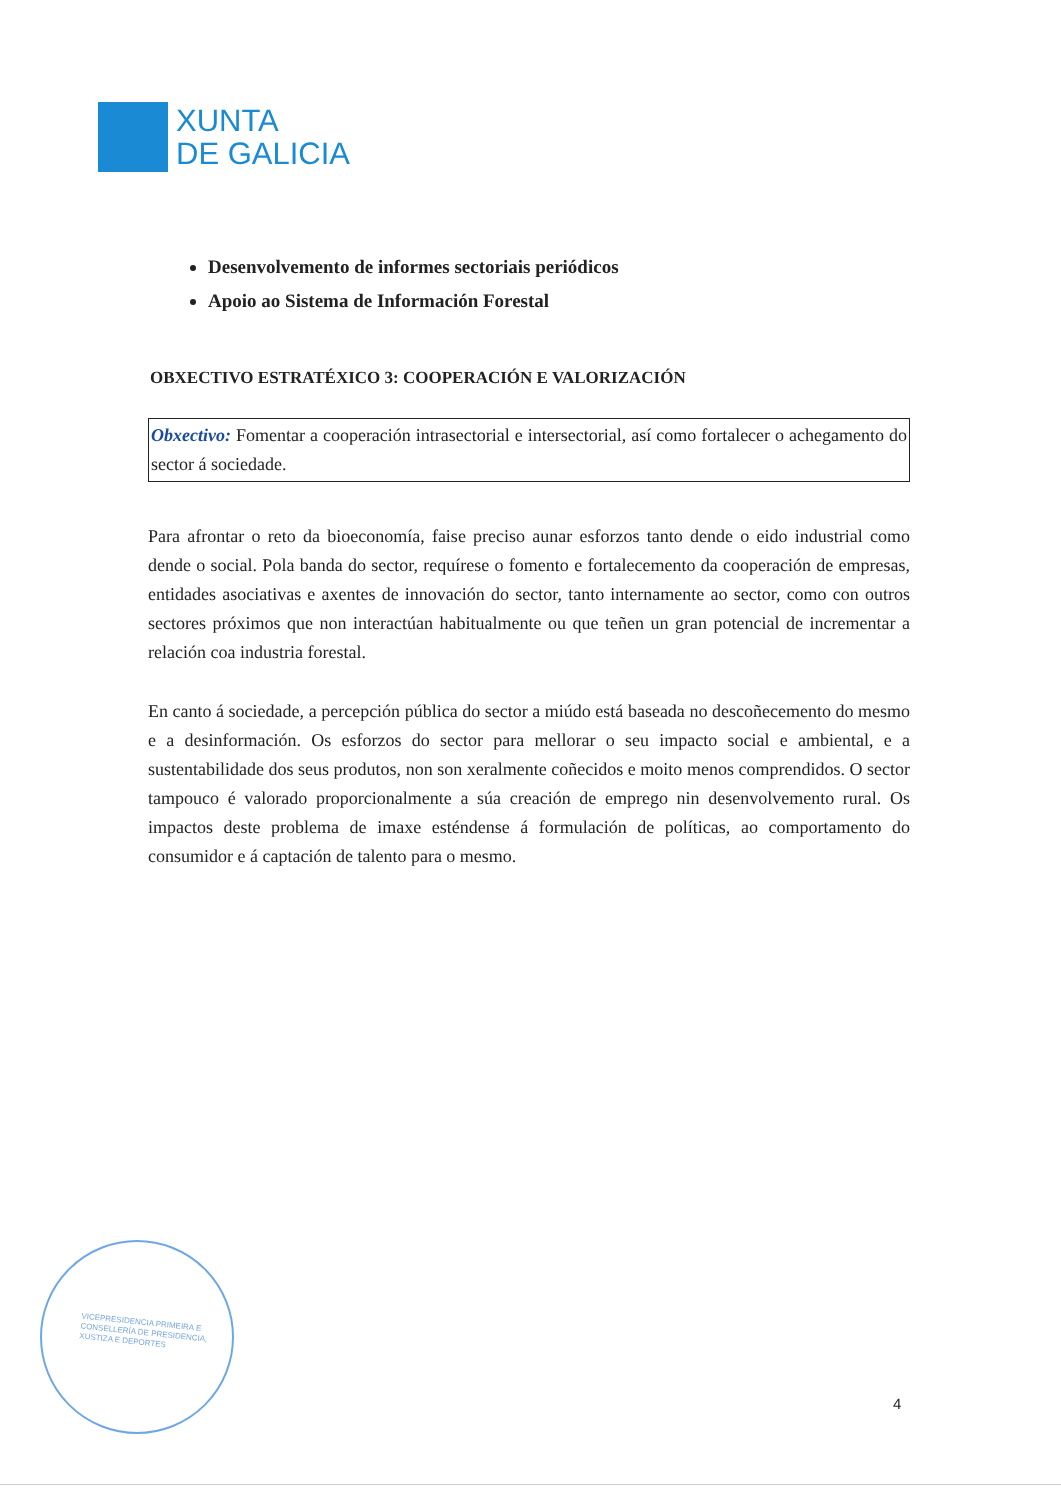XUNTA
DE GALICIA
Desenvolvemento de informes sectoriais periódicos
Apoio ao Sistema de Información Forestal
OBXECTIVO ESTRATÉXICO 3: COOPERACIÓN E VALORIZACIÓN
Obxectivo: Fomentar a cooperación intrasectorial e intersectorial, así como fortalecer o achegamento do sector á sociedade.
Para afrontar o reto da bioeconomía, faise preciso aunar esforzos tanto dende o eido industrial como dende o social. Pola banda do sector, requírese o fomento e fortalecemento da cooperación de empresas, entidades asociativas e axentes de innovación do sector, tanto internamente ao sector, como con outros sectores próximos que non interactúan habitualmente ou que teñen un gran potencial de incrementar a relación coa industria forestal.
En canto á sociedade, a percepción pública do sector a miúdo está baseada no descoñecemento do mesmo e a desinformación. Os esforzos do sector para mellorar o seu impacto social e ambiental, e a sustentabilidade dos seus produtos, non son xeralmente coñecidos e moito menos comprendidos. O sector tampouco é valorado proporcionalmente a súa creación de emprego nin desenvolvemento rural. Os impactos deste problema de imaxe esténdense á formulación de políticas, ao comportamento do consumidor e á captación de talento para o mesmo.
VICEPRESIDENCIA PRIMEIRA E
CONSELLERÍA DE PRESIDENCIA,
XUSTIZA E DEPORTES
4